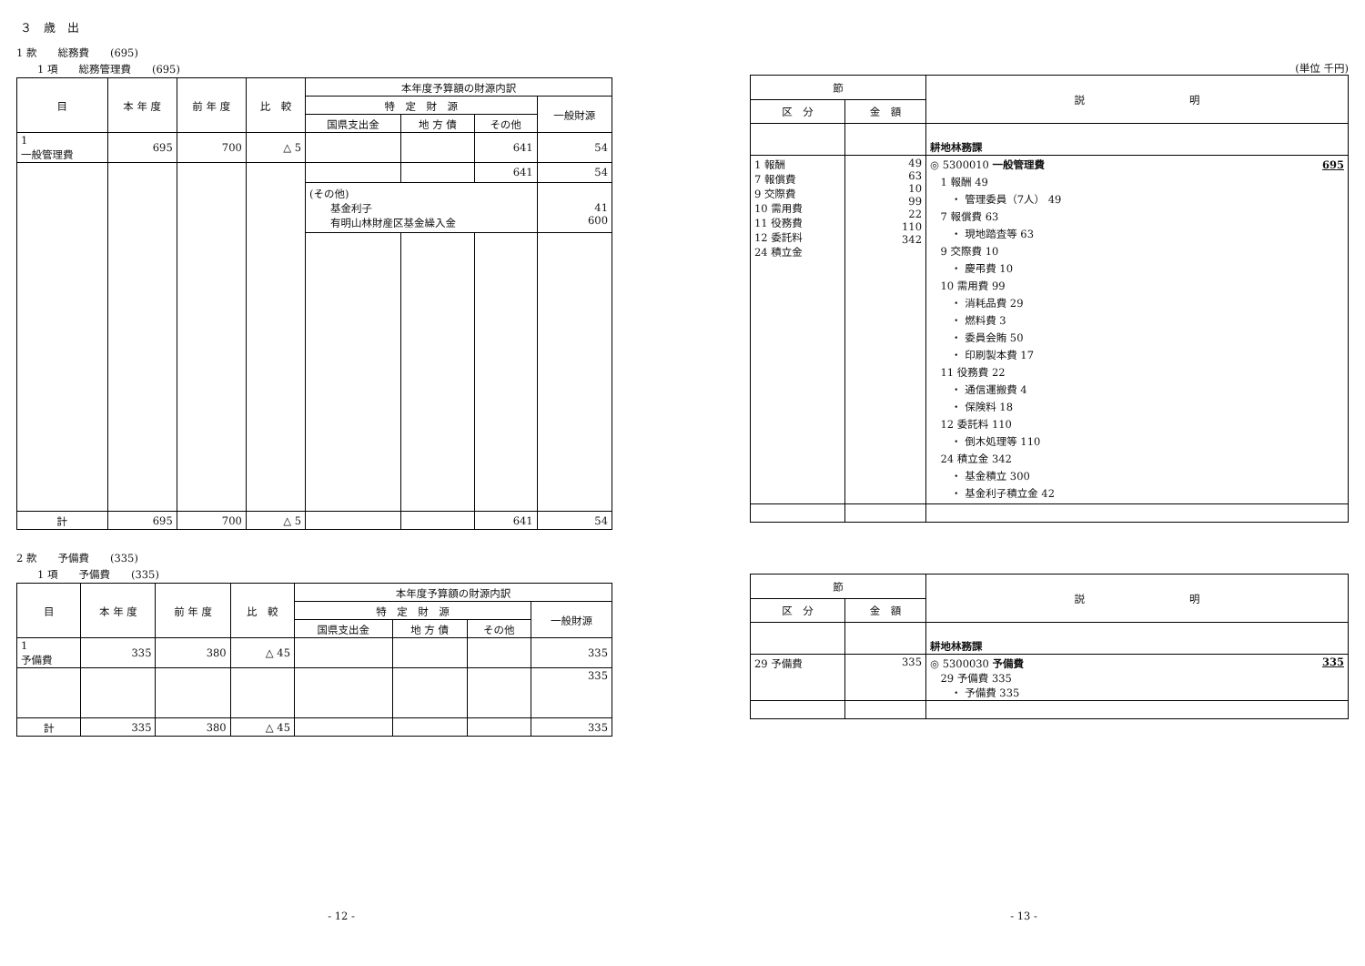３　歳　出
1 款　　総務費　　(695)
　　1 項　　総務管理費　　(695)
| 目 | 本 年 度 | 前 年 度 | 比 較 | 本年度予算額の財源内訳 | | | |
| --- | --- | --- | --- | --- | --- | --- | --- |
| | | | | 特 定 財 源 | | | 一般財源 |
| | | | | 国県支出金 | 地 方 債 | その他 | |
| 1 一般管理費 | 695 | 700 | △ 5 | | | 641 | 54 |
| | | | | | | 641 | 54 |
| | | | | (その他) 基金利子 有明山林財産区基金繰入金 | | | 41 600 |
| 計 | 695 | 700 | △ 5 | | | 641 | 54 |
2 款　　予備費　　(335)
　　1 項　　予備費　　(335)
| 目 | 本 年 度 | 前 年 度 | 比 較 | 本年度予算額の財源内訳 | | | |
| --- | --- | --- | --- | --- | --- | --- | --- |
| | | | | 特 定 財 源 | | | 一般財源 |
| | | | | 国県支出金 | 地 方 債 | その他 | |
| 1 予備費 | 335 | 380 | △ 45 | | | | 335 |
| | | | | | | | 335 |
| 計 | 335 | 380 | △ 45 | | | | 335 |
(単位 千円)
| 節 | | 説 明 |
| --- | --- | --- |
| 区 分 | 金 額 | |
| | | 耕地林務課 |
| 1 報酬 7 報償費 9 交際費 10 需用費 11 役務費 12 委託料 24 積立金 | 49 63 10 99 22 110 342 | ◎ 5300010 一般管理費 695 1 報酬 49 ・ 管理委員（7人） 49 7 報償費 63 ・ 現地踏査等 63 9 交際費 10 ・ 慶弔費 10 10 需用費 99 ・ 消耗品費 29 ・ 燃料費 3 ・ 委員会賄 50 ・ 印刷製本費 17 11 役務費 22 ・ 通信運搬費 4 ・ 保険料 18 12 委託料 110 ・ 倒木処理等 110 24 積立金 342 ・ 基金積立 300 ・ 基金利子積立金 42 |
| 節 | | 説 明 |
| --- | --- | --- |
| 区 分 | 金 額 | |
| | | 耕地林務課 |
| 29 予備費 | 335 | ◎ 5300030 予備費 335 29 予備費 335 ・ 予備費 335 |
- 12 - - 13 -